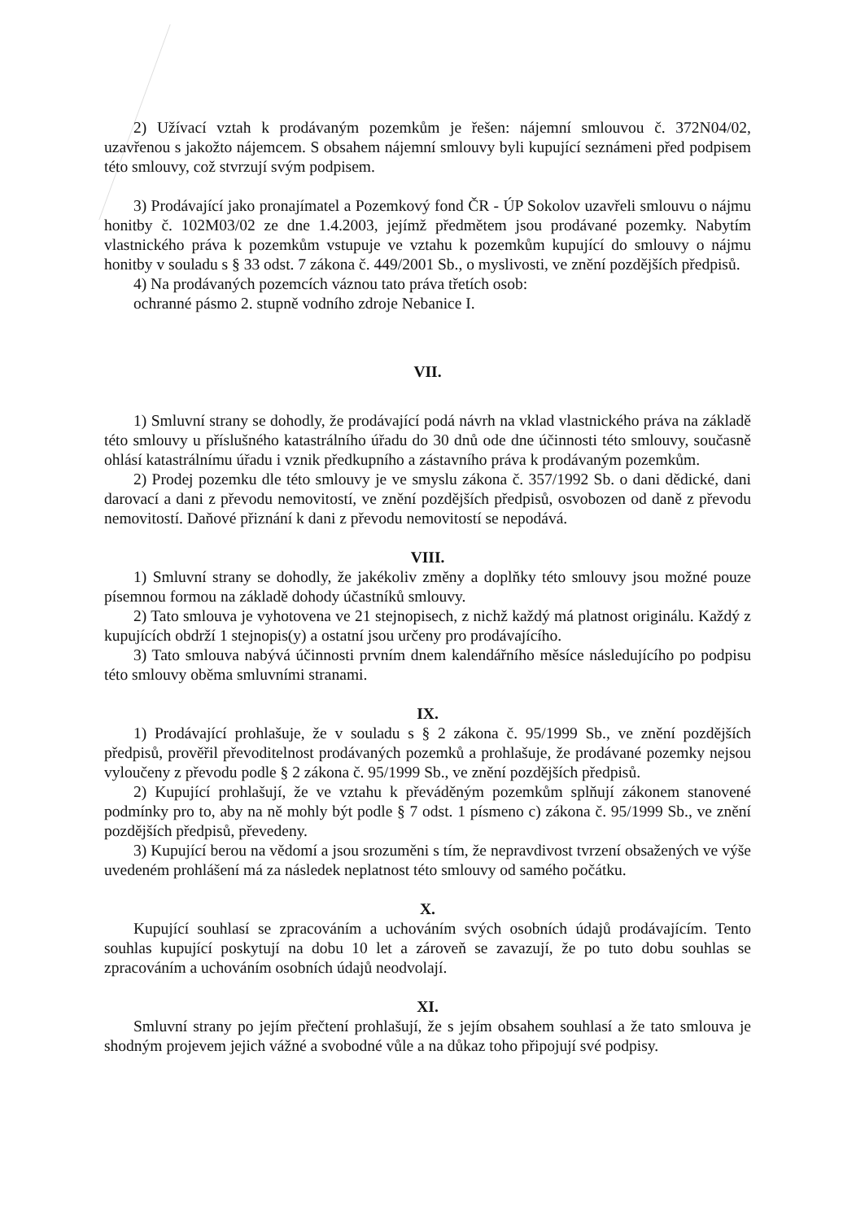2) Užívací vztah k prodávaným pozemkům je řešen: nájemní smlouvou č. 372N04/02, uzavřenou s jakožto nájemcem. S obsahem nájemní smlouvy byli kupující seznámeni před podpisem této smlouvy, což stvrzují svým podpisem.
3) Prodávající jako pronajímatel a Pozemkový fond ČR - ÚP Sokolov uzavřeli smlouvu o nájmu honitby č. 102M03/02 ze dne 1.4.2003, jejímž předmětem jsou prodávané pozemky. Nabytím vlastnického práva k pozemkům vstupuje ve vztahu k pozemkům kupující do smlouvy o nájmu honitby v souladu s § 33 odst. 7 zákona č. 449/2001 Sb., o myslivosti, ve znění pozdějších předpisů.
4) Na prodávaných pozemcích váznou tato práva třetích osob:
ochranné pásmo 2. stupně vodního zdroje Nebanice I.
VII.
1) Smluvní strany se dohodly, že prodávající podá návrh na vklad vlastnického práva na základě této smlouvy u příslušného katastrálního úřadu do 30 dnů ode dne účinnosti této smlouvy, současně ohlásí katastrálnímu úřadu i vznik předkupního a zástavního práva k prodávaným pozemkům.
2) Prodej pozemku dle této smlouvy je ve smyslu zákona č. 357/1992 Sb. o dani dědické, dani darovací a dani z převodu nemovitostí, ve znění pozdějších předpisů, osvobozen od daně z převodu nemovitostí. Daňové přiznání k dani z převodu nemovitostí se nepodává.
VIII.
1) Smluvní strany se dohodly, že jakékoliv změny a doplňky této smlouvy jsou možné pouze písemnou formou na základě dohody účastníků smlouvy.
2) Tato smlouva je vyhotovena ve 21 stejnopisech, z nichž každý má platnost originálu. Každý z kupujících obdrží 1 stejnopis(y) a ostatní jsou určeny pro prodávajícího.
3) Tato smlouva nabývá účinnosti prvním dnem kalendářního měsíce následujícího po podpisu této smlouvy oběma smluvními stranami.
IX.
1) Prodávající prohlašuje, že v souladu s § 2 zákona č. 95/1999 Sb., ve znění pozdějších předpisů, prověřil převoditelnost prodávaných pozemků a prohlašuje, že prodávané pozemky nejsou vyloučeny z převodu podle § 2 zákona č. 95/1999 Sb., ve znění pozdějších předpisů.
2) Kupující prohlašují, že ve vztahu k převáděným pozemkům splňují zákonem stanovené podmínky pro to, aby na ně mohly být podle § 7 odst. 1 písmeno c) zákona č. 95/1999 Sb., ve znění pozdějších předpisů, převedeny.
3) Kupující berou na vědomí a jsou srozuměni s tím, že nepravdivost tvrzení obsažených ve výše uvedeném prohlášení má za následek neplatnost této smlouvy od samého počátku.
X.
Kupující souhlasí se zpracováním a uchováním svých osobních údajů prodávajícím. Tento souhlas kupující poskytují na dobu 10 let a zároveň se zavazují, že po tuto dobu souhlas se zpracováním a uchováním osobních údajů neodvolají.
XI.
Smluvní strany po jejím přečtení prohlašují, že s jejím obsahem souhlasí a že tato smlouva je shodným projevem jejich vážné a svobodné vůle a na důkaz toho připojují své podpisy.